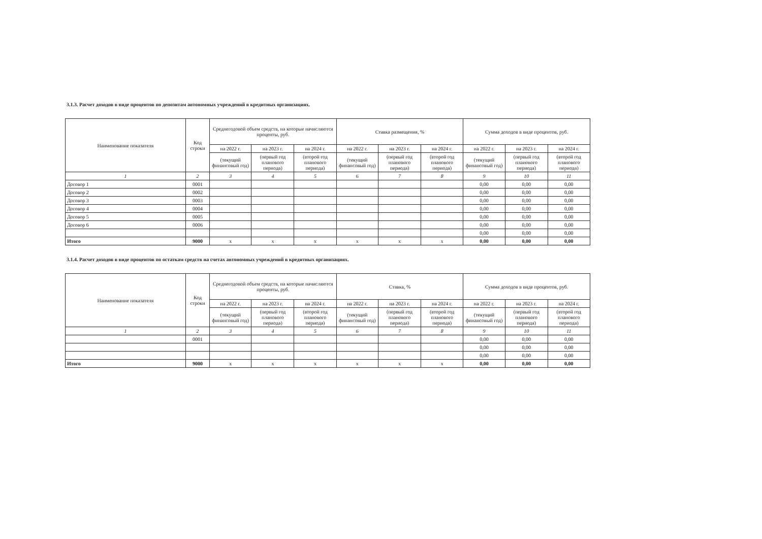3.1.3. Расчет доходов в виде процентов по депозитам автономных учреждений в кредитных организациях.
| Наименование показателя | Код строки | Среднегодовой объем средств, на которые начисляются проценты, руб. | | | Ставка размещения, % | | | Сумма доходов в виде процентов, руб. | | |
| --- | --- | --- | --- | --- | --- | --- | --- | --- | --- | --- |
| | | на 2022 г. | на 2023 г. | на 2024 г. | на 2022 г. | на 2023 г. | на 2024 г. | на 2022 г. | на 2023 г. | на 2024 г. |
| | | (текущий финансовый год) | (первый год планового периода) | (второй год планового периода) | (текущий финансовый год) | (первый год планового периода) | (второй год планового периода) | (текущий финансовый год) | (первый год планового периода) | (второй год планового периода) |
| 1 | 2 | 3 | 4 | 5 | 6 | 7 | 8 | 9 | 10 | 11 |
| Договор 1 | 0001 | | | | | | | 0,00 | 0,00 | 0,00 |
| Договор 2 | 0002 | | | | | | | 0,00 | 0,00 | 0,00 |
| Договор 3 | 0003 | | | | | | | 0,00 | 0,00 | 0,00 |
| Договор 4 | 0004 | | | | | | | 0,00 | 0,00 | 0,00 |
| Договор 5 | 0005 | | | | | | | 0,00 | 0,00 | 0,00 |
| Договор 6 | 0006 | | | | | | | 0,00 | 0,00 | 0,00 |
| | | | | | | | | 0,00 | 0,00 | 0,00 |
| Итого | 9000 | x | x | x | x | x | x | 0,00 | 0,00 | 0,00 |
3.1.4. Расчет доходов в виде процентов по остаткам средств на счетах автономных учреждений в кредитных организациях.
| Наименование показателя | Код строки | Среднегодовой объем средств, на которые начисляются проценты, руб. | | | Ставка, % | | | Сумма доходов в виде процентов, руб. | | |
| --- | --- | --- | --- | --- | --- | --- | --- | --- | --- | --- |
| | | на 2022 г. | на 2023 г. | на 2024 г. | на 2022 г. | на 2023 г. | на 2024 г. | на 2022 г. | на 2023 г. | на 2024 г. |
| | | (текущий финансовый год) | (первый год планового периода) | (второй год планового периода) | (текущий финансовый год) | (первый год планового периода) | (второй год планового периода) | (текущий финансовый год) | (первый год планового периода) | (второй год планового периода) |
| 1 | 2 | 3 | 4 | 5 | 6 | 7 | 8 | 9 | 10 | 11 |
| | 0001 | | | | | | | 0,00 | 0,00 | 0,00 |
| | | | | | | | | 0,00 | 0,00 | 0,00 |
| | | | | | | | | 0,00 | 0,00 | 0,00 |
| Итого | 9000 | x | x | x | x | x | x | 0,00 | 0,00 | 0,00 |